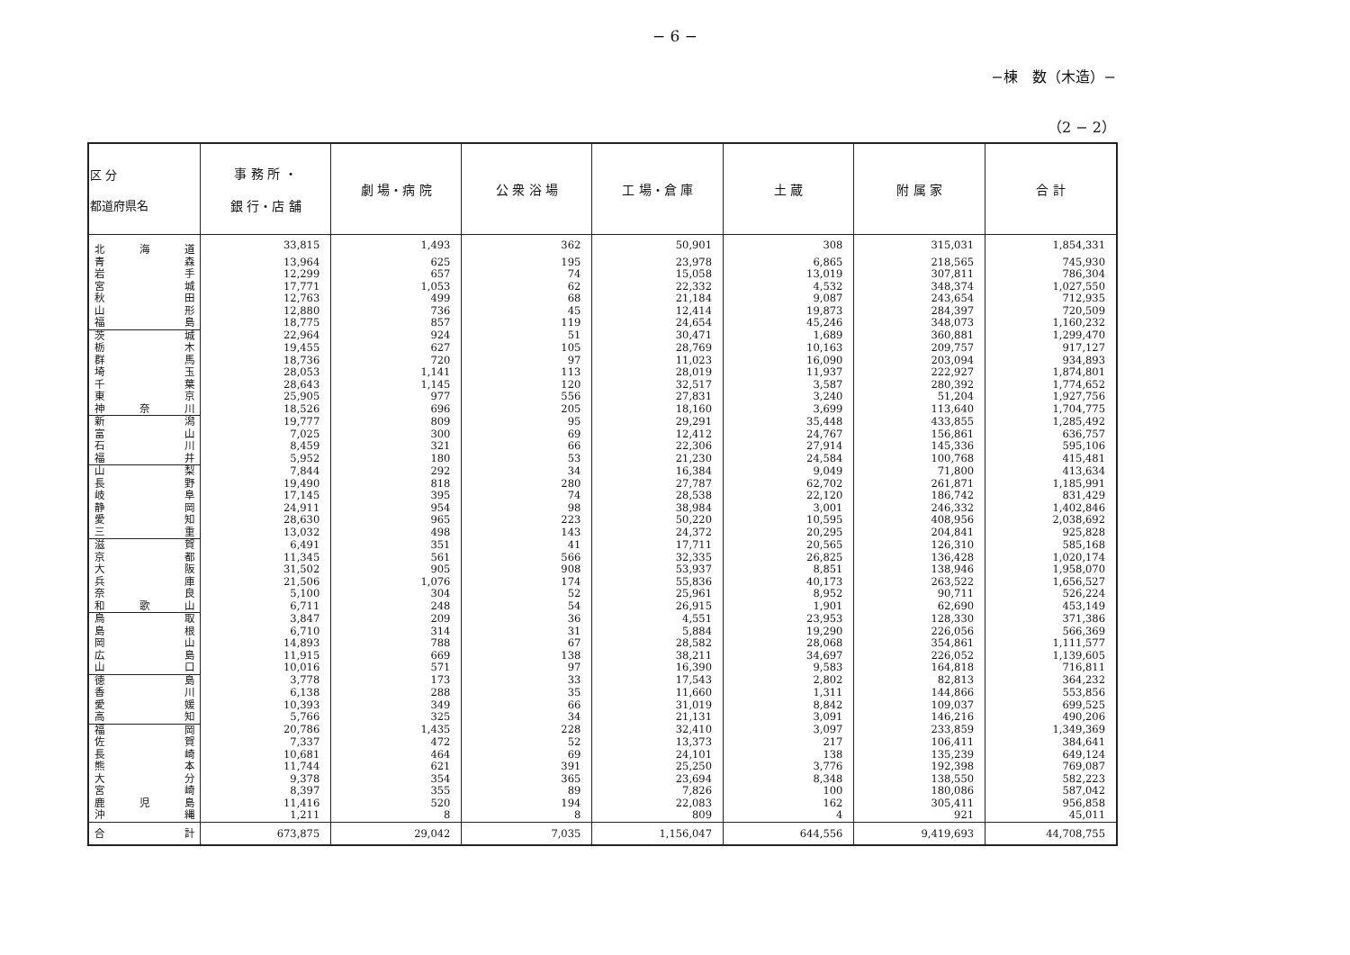− 6 −
−棟　数（木造）−
（2 − 2）
| 区 分 都道府県名 | 事 務 所 ・ 銀 行・店 舗 | 劇 場・病 院 | 公 衆 浴 場 | 工 場・倉 庫 | 土 蔵 | 附 属 家 | 合 計 |
| --- | --- | --- | --- | --- | --- | --- | --- |
| 北 海 道 | 33,815 | 1,493 | 362 | 50,901 | 308 | 315,031 | 1,854,331 |
| 青 森 | 13,964 | 625 | 195 | 23,978 | 6,865 | 218,565 | 745,930 |
| 岩 手 | 12,299 | 657 | 74 | 15,058 | 13,019 | 307,811 | 786,304 |
| 宮 城 | 17,771 | 1,053 | 62 | 22,332 | 4,532 | 348,374 | 1,027,550 |
| 秋 田 | 12,763 | 499 | 68 | 21,184 | 9,087 | 243,654 | 712,935 |
| 山 形 | 12,880 | 736 | 45 | 12,414 | 19,873 | 284,397 | 720,509 |
| 福 島 | 18,775 | 857 | 119 | 24,654 | 45,246 | 348,073 | 1,160,232 |
| 茨 城 | 22,964 | 924 | 51 | 30,471 | 1,689 | 360,881 | 1,299,470 |
| 栃 木 | 19,455 | 627 | 105 | 28,769 | 10,163 | 209,757 | 917,127 |
| 群 馬 | 18,736 | 720 | 97 | 11,023 | 16,090 | 203,094 | 934,893 |
| 埼 玉 | 28,053 | 1,141 | 113 | 28,019 | 11,937 | 222,927 | 1,874,801 |
| 千 葉 | 28,643 | 1,145 | 120 | 32,517 | 3,587 | 280,392 | 1,774,652 |
| 東 京 | 25,905 | 977 | 556 | 27,831 | 3,240 | 51,204 | 1,927,756 |
| 神 奈 川 | 18,526 | 696 | 205 | 18,160 | 3,699 | 113,640 | 1,704,775 |
| 新 潟 | 19,777 | 809 | 95 | 29,291 | 35,448 | 433,855 | 1,285,492 |
| 富 山 | 7,025 | 300 | 69 | 12,412 | 24,767 | 156,861 | 636,757 |
| 石 川 | 8,459 | 321 | 66 | 22,306 | 27,914 | 145,336 | 595,106 |
| 福 井 | 5,952 | 180 | 53 | 21,230 | 24,584 | 100,768 | 415,481 |
| 山 梨 | 7,844 | 292 | 34 | 16,384 | 9,049 | 71,800 | 413,634 |
| 長 野 | 19,490 | 818 | 280 | 27,787 | 62,702 | 261,871 | 1,185,991 |
| 岐 阜 | 17,145 | 395 | 74 | 28,538 | 22,120 | 186,742 | 831,429 |
| 静 岡 | 24,911 | 954 | 98 | 38,984 | 3,001 | 246,332 | 1,402,846 |
| 愛 知 | 28,630 | 965 | 223 | 50,220 | 10,595 | 408,956 | 2,038,692 |
| 三 重 | 13,032 | 498 | 143 | 24,372 | 20,295 | 204,841 | 925,828 |
| 滋 賀 | 6,491 | 351 | 41 | 17,711 | 20,565 | 126,310 | 585,168 |
| 京 都 | 11,345 | 561 | 566 | 32,335 | 26,825 | 136,428 | 1,020,174 |
| 大 阪 | 31,502 | 905 | 908 | 53,937 | 8,851 | 138,946 | 1,958,070 |
| 兵 庫 | 21,506 | 1,076 | 174 | 55,836 | 40,173 | 263,522 | 1,656,527 |
| 奈 良 | 5,100 | 304 | 52 | 25,961 | 8,952 | 90,711 | 526,224 |
| 和 歌 山 | 6,711 | 248 | 54 | 26,915 | 1,901 | 62,690 | 453,149 |
| 鳥 取 | 3,847 | 209 | 36 | 4,551 | 23,953 | 128,330 | 371,386 |
| 島 根 | 6,710 | 314 | 31 | 5,884 | 19,290 | 226,056 | 566,369 |
| 岡 山 | 14,893 | 788 | 67 | 28,582 | 28,068 | 354,861 | 1,111,577 |
| 広 島 | 11,915 | 669 | 138 | 38,211 | 34,697 | 226,052 | 1,139,605 |
| 山 口 | 10,016 | 571 | 97 | 16,390 | 9,583 | 164,818 | 716,811 |
| 徳 島 | 3,778 | 173 | 33 | 17,543 | 2,802 | 82,813 | 364,232 |
| 香 川 | 6,138 | 288 | 35 | 11,660 | 1,311 | 144,866 | 553,856 |
| 愛 媛 | 10,393 | 349 | 66 | 31,019 | 8,842 | 109,037 | 699,525 |
| 高 知 | 5,766 | 325 | 34 | 21,131 | 3,091 | 146,216 | 490,206 |
| 福 岡 | 20,786 | 1,435 | 228 | 32,410 | 3,097 | 233,859 | 1,349,369 |
| 佐 賀 | 7,337 | 472 | 52 | 13,373 | 217 | 106,411 | 384,641 |
| 長 崎 | 10,681 | 464 | 69 | 24,101 | 138 | 135,239 | 649,124 |
| 熊 本 | 11,744 | 621 | 391 | 25,250 | 3,776 | 192,398 | 769,087 |
| 大 分 | 9,378 | 354 | 365 | 23,694 | 8,348 | 138,550 | 582,223 |
| 宮 崎 | 8,397 | 355 | 89 | 7,826 | 100 | 180,086 | 587,042 |
| 鹿 児 島 | 11,416 | 520 | 194 | 22,083 | 162 | 305,411 | 956,858 |
| 沖 縄 | 1,211 | 8 | 8 | 809 | 4 | 921 | 45,011 |
| 合 計 | 673,875 | 29,042 | 7,035 | 1,156,047 | 644,556 | 9,419,693 | 44,708,755 |